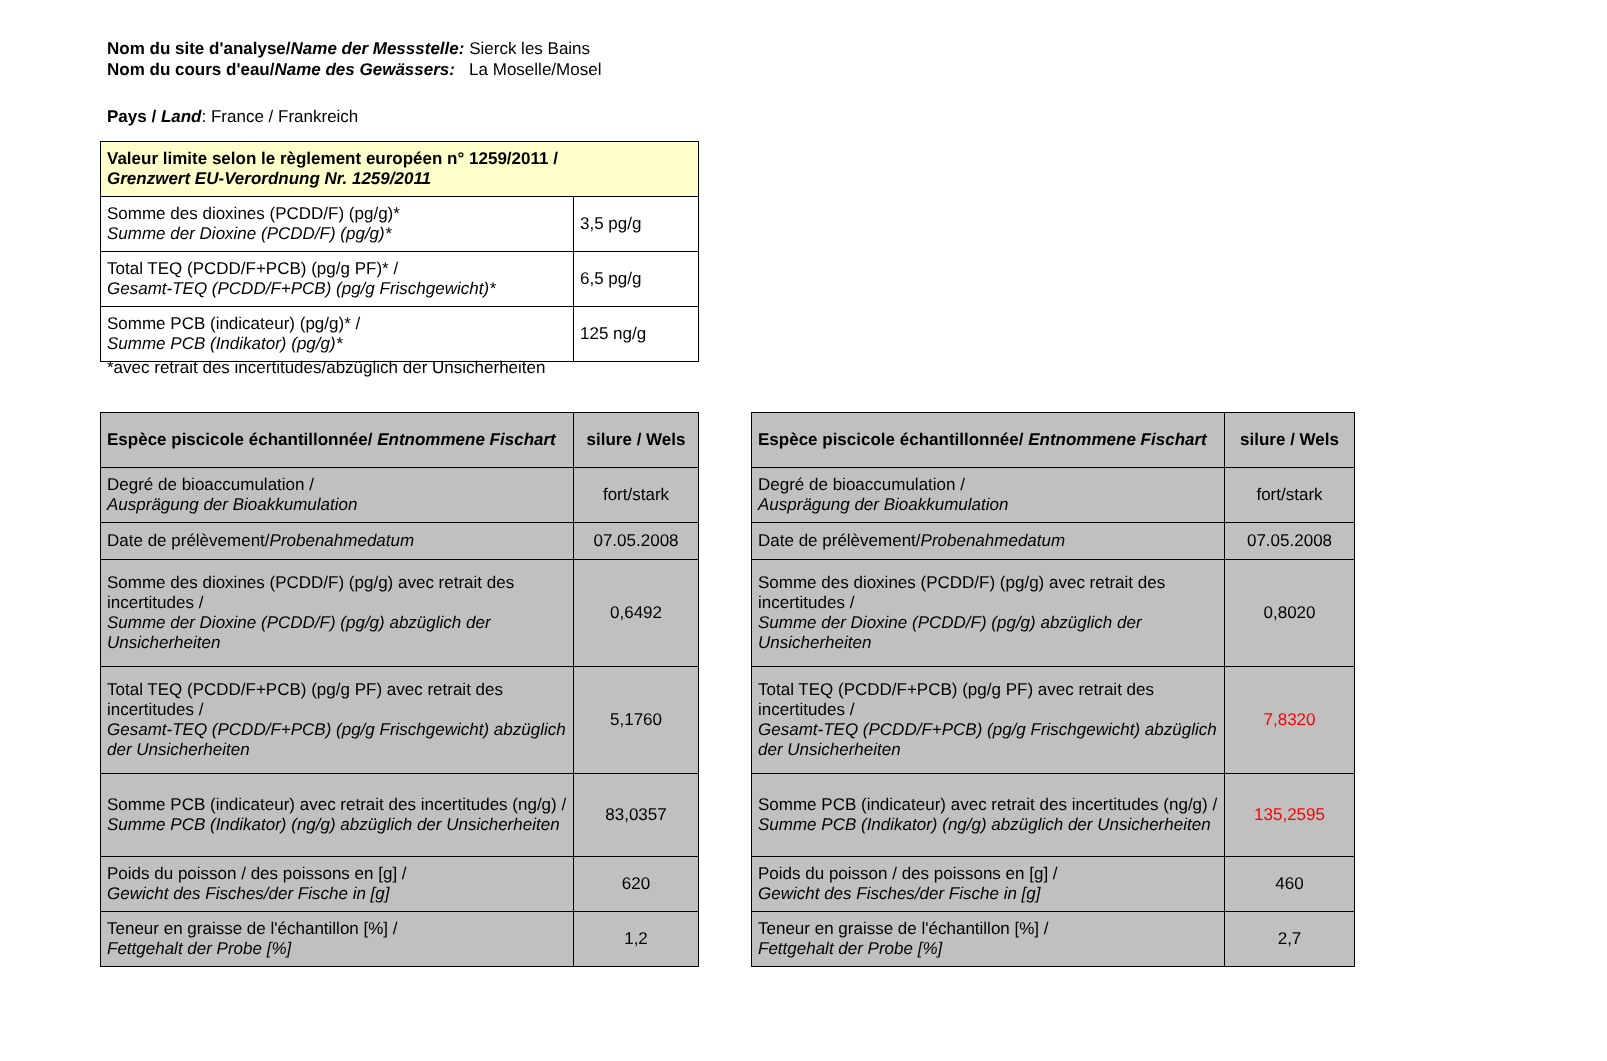Nom du site d'analyse/Name der Messstelle: Sierck les Bains
Nom du cours d'eau/Name des Gewässers: La Moselle/Mosel
Pays / Land: France / Frankreich
| Valeur limite selon le règlement européen n° 1259/2011 / Grenzwert EU-Verordnung Nr. 1259/2011 | |
| Somme des dioxines (PCDD/F) (pg/g)* Summe der Dioxine (PCDD/F) (pg/g)* | 3,5 pg/g |
| Total TEQ (PCDD/F+PCB) (pg/g PF)* / Gesamt-TEQ (PCDD/F+PCB) (pg/g Frischgewicht)* | 6,5 pg/g |
| Somme PCB (indicateur) (pg/g)* / Summe PCB (Indikator) (pg/g)* | 125 ng/g |
*avec retrait des incertitudes/abzüglich der Unsicherheiten
| Espèce piscicole échantillonnée/ Entnommene Fischart | silure / Wels |
| Degré de bioaccumulation / Ausprägung der Bioakkumulation | fort/stark |
| Date de prélèvement/ Probenahmedatum | 07.05.2008 |
| Somme des dioxines (PCDD/F) (pg/g) avec retrait des incertitudes / Summe der Dioxine (PCDD/F) (pg/g) abzüglich der Unsicherheiten | 0,6492 |
| Total TEQ (PCDD/F+PCB) (pg/g PF) avec retrait des incertitudes / Gesamt-TEQ (PCDD/F+PCB) (pg/g Frischgewicht) abzüglich der Unsicherheiten | 5,1760 |
| Somme PCB (indicateur) avec retrait des incertitudes (ng/g) / Summe PCB (Indikator) (ng/g) abzüglich der Unsicherheiten | 83,0357 |
| Poids du poisson / des poissons en [g] / Gewicht des Fisches/der Fische in [g] | 620 |
| Teneur en graisse de l'échantillon [%] / Fettgehalt der Probe [%] | 1,2 |
| Espèce piscicole échantillonnée/ Entnommene Fischart | silure / Wels |
| Degré de bioaccumulation / Ausprägung der Bioakkumulation | fort/stark |
| Date de prélèvement/ Probenahmedatum | 07.05.2008 |
| Somme des dioxines (PCDD/F) (pg/g) avec retrait des incertitudes / Summe der Dioxine (PCDD/F) (pg/g) abzüglich der Unsicherheiten | 0,8020 |
| Total TEQ (PCDD/F+PCB) (pg/g PF) avec retrait des incertitudes / Gesamt-TEQ (PCDD/F+PCB) (pg/g Frischgewicht) abzüglich der Unsicherheiten | 7,8320 |
| Somme PCB (indicateur) avec retrait des incertitudes (ng/g) / Summe PCB (Indikator) (ng/g) abzüglich der Unsicherheiten | 135,2595 |
| Poids du poisson / des poissons en [g] / Gewicht des Fisches/der Fische in [g] | 460 |
| Teneur en graisse de l'échantillon [%] / Fettgehalt der Probe [%] | 2,7 |